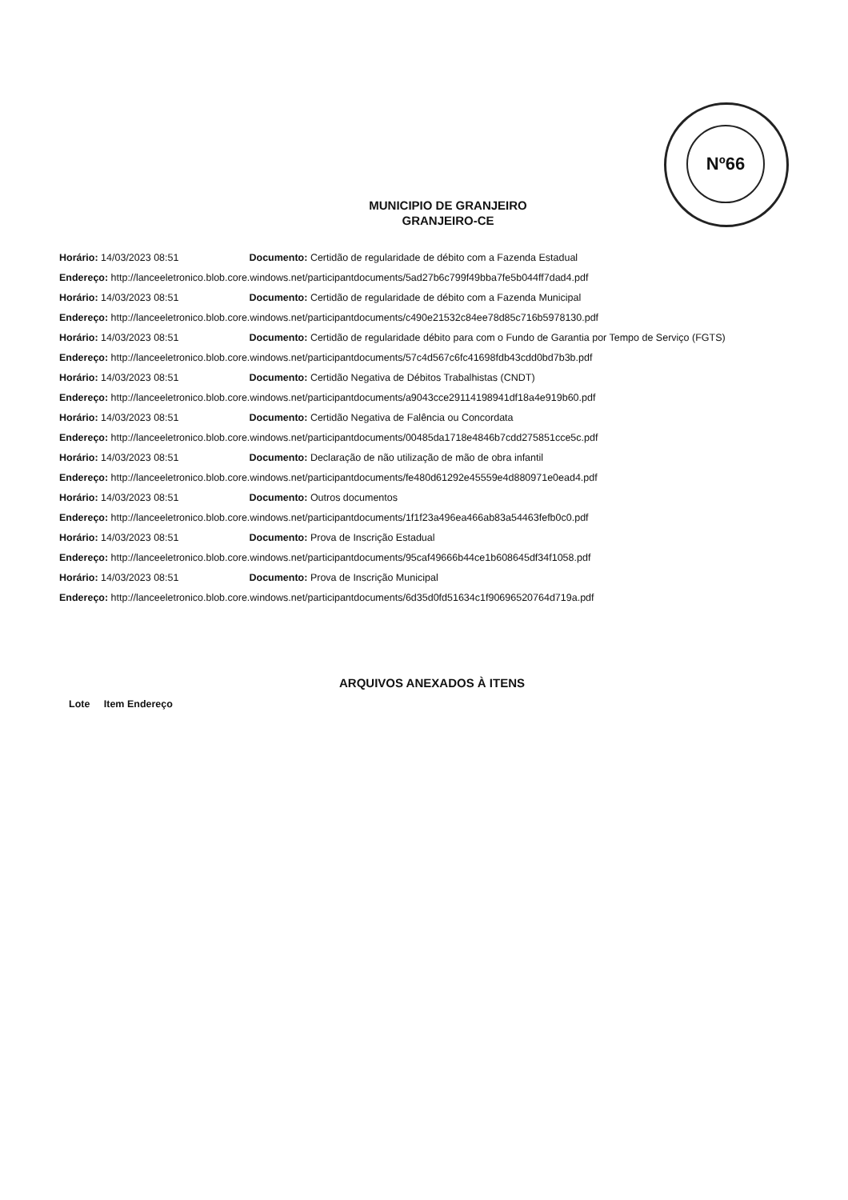Nº66
MUNICIPIO DE GRANJEIRO
GRANJEIRO-CE
Horário: 14/03/2023 08:51 Documento: Certidão de regularidade de débito com a Fazenda Estadual
Endereço: http://lanceeletronico.blob.core.windows.net/participantdocuments/5ad27b6c799f49bba7fe5b044ff7dad4.pdf
Horário: 14/03/2023 08:51 Documento: Certidão de regularidade de débito com a Fazenda Municipal
Endereço: http://lanceeletronico.blob.core.windows.net/participantdocuments/c490e21532c84ee78d85c716b5978130.pdf
Horário: 14/03/2023 08:51 Documento: Certidão de regularidade débito para com o Fundo de Garantia por Tempo de Serviço (FGTS)
Endereço: http://lanceeletronico.blob.core.windows.net/participantdocuments/57c4d567c6fc41698fdb43cdd0bd7b3b.pdf
Horário: 14/03/2023 08:51 Documento: Certidão Negativa de Débitos Trabalhistas (CNDT)
Endereço: http://lanceeletronico.blob.core.windows.net/participantdocuments/a9043cce29114198941df18a4e919b60.pdf
Horário: 14/03/2023 08:51 Documento: Certidão Negativa de Falência ou Concordata
Endereço: http://lanceeletronico.blob.core.windows.net/participantdocuments/00485da1718e4846b7cdd275851cce5c.pdf
Horário: 14/03/2023 08:51 Documento: Declaração de não utilização de mão de obra infantil
Endereço: http://lanceeletronico.blob.core.windows.net/participantdocuments/fe480d61292e45559e4d880971e0ead4.pdf
Horário: 14/03/2023 08:51 Documento: Outros documentos
Endereço: http://lanceeletronico.blob.core.windows.net/participantdocuments/1f1f23a496ea466ab83a54463fefb0c0.pdf
Horário: 14/03/2023 08:51 Documento: Prova de Inscrição Estadual
Endereço: http://lanceeletronico.blob.core.windows.net/participantdocuments/95caf49666b44ce1b608645df34f1058.pdf
Horário: 14/03/2023 08:51 Documento: Prova de Inscrição Municipal
Endereço: http://lanceeletronico.blob.core.windows.net/participantdocuments/6d35d0fd51634c1f90696520764d719a.pdf
ARQUIVOS ANEXADOS À ITENS
Lote Item Endereço